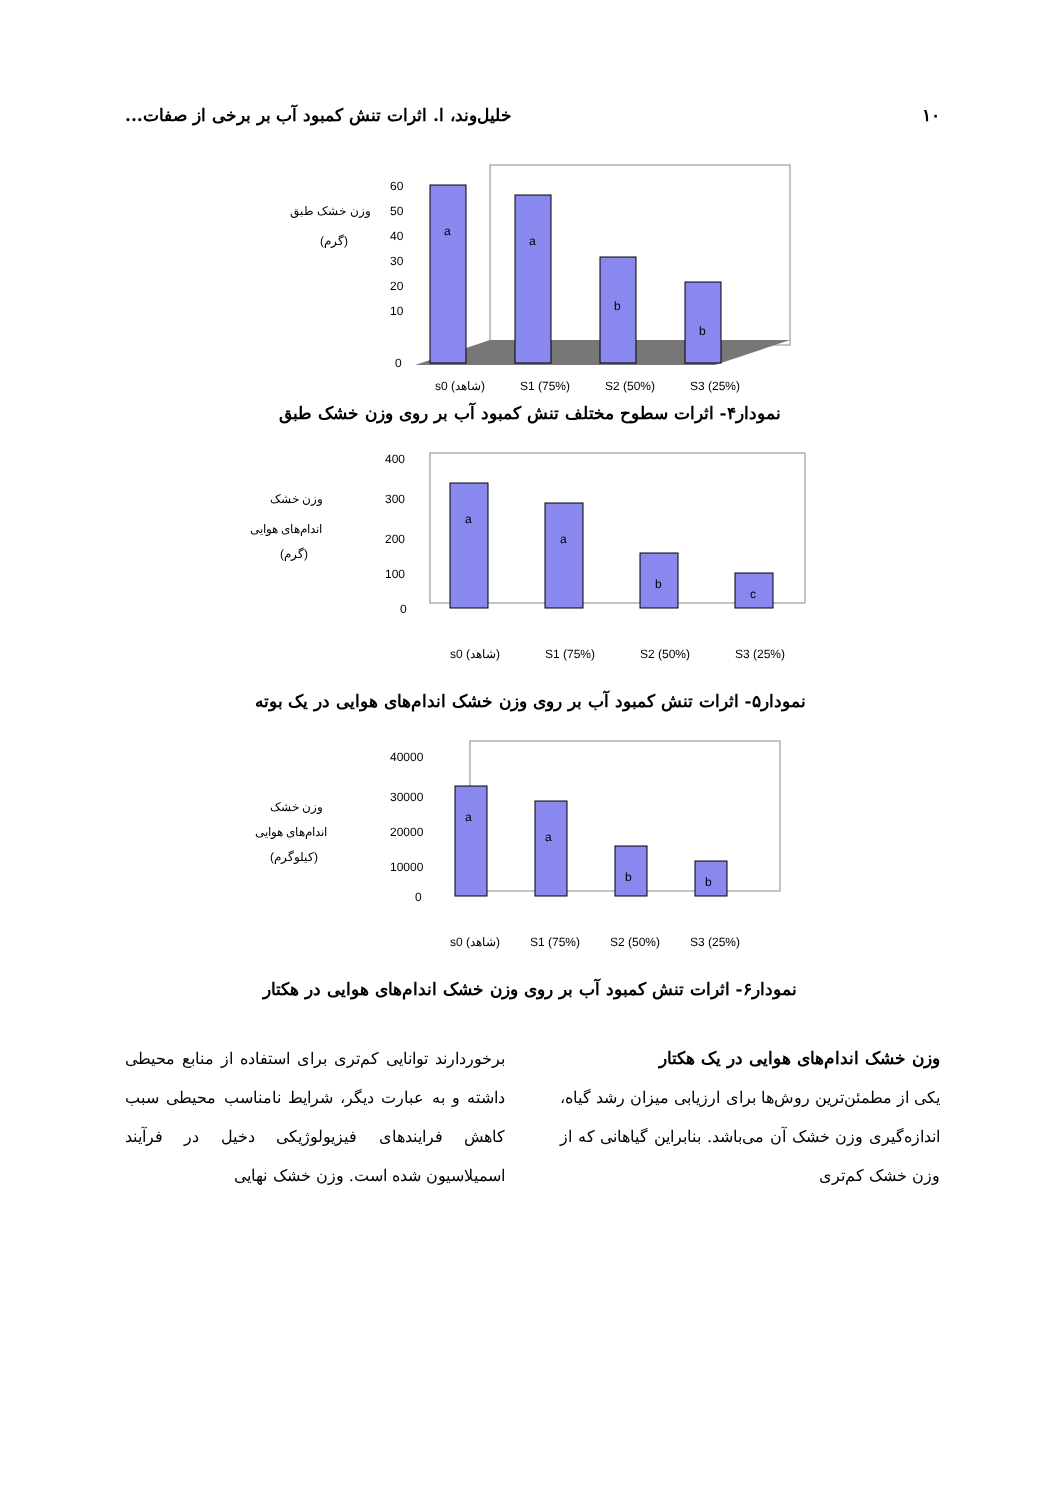۱۰ خلیل‌وند، ا. اثرات تنش کمبود آب بر برخی از صفات...
وزن خشک طبق
(گرم)
a
a
b
b
60
50
40
30
20
10
0
s0 (شاهد)
S1 (75%)
S2 (50%)
S3 (25%)
نمودار۴- اثرات سطوح مختلف تنش کمبود آب بر روی وزن خشک طبق
وزن خشک
اندام‌های هوایی
(گرم)
a
a
b
c
400
300
200
100
0
s0 (شاهد)
S1 (75%)
S2 (50%)
S3 (25%)
نمودار۵- اثرات تنش کمبود آب بر روی وزن خشک اندام‌های هوایی در یک بوته
وزن خشک
اندام‌های هوایی
(کیلوگرم)
a
a
b
b
40000
30000
20000
10000
0
s0 (شاهد)
S1 (75%)
S2 (50%)
S3 (25%)
نمودار۶- اثرات تنش کمبود آب بر روی وزن خشک اندام‌های هوایی در هکتار
وزن خشک اندام‌های هوایی در یک هکتار
یکی از مطمئن‌ترین روش‌ها برای ارزیابی میزان رشد گیاه، اندازه‌گیری وزن خشک آن می‌باشد. بنابراین گیاهانی که از وزن خشک کم‌تری
برخوردارند توانایی کم‌تری برای استفاده از منابع محیطی داشته و به عبارت دیگر، شرایط نامناسب محیطی سبب کاهش فرایندهای فیزیولوژیکی دخیل در فرآیند اسمیلاسیون شده است. وزن خشک نهایی